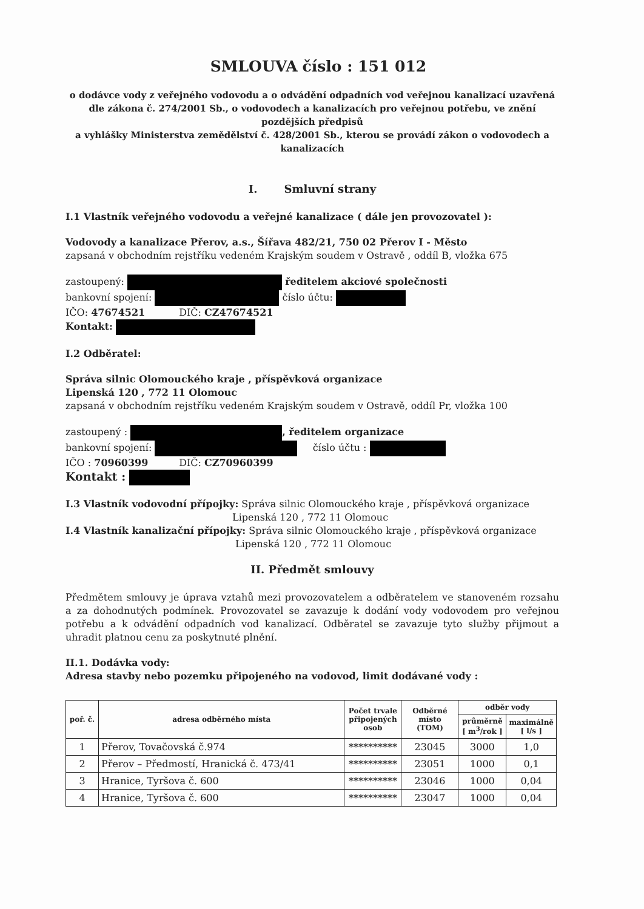SMLOUVA číslo : 151 012
o dodávce vody z veřejného vodovodu a o odvádění odpadních vod veřejnou kanalizací uzavřená dle zákona č. 274/2001 Sb., o vodovodech a kanalizacích pro veřejnou potřebu, ve znění pozdějších předpisů
a vyhlášky Ministerstva zemědělství č. 428/2001 Sb., kterou se provádí zákon o vodovodech a kanalizacích
I. Smluvní strany
I.1 Vlastník veřejného vodovodu a veřejné kanalizace ( dále jen provozovatel ):
Vodovody a kanalizace Přerov, a.s., Šířava 482/21, 750 02 Přerov I - Město
zapsaná v obchodním rejstříku vedeném Krajským soudem v Ostravě , oddíl B, vložka 675
zastoupený: ředitelem akciové společnosti
bankovní spojení: číslo účtu:
IČO: 47674521 DIČ: CZ47674521
Kontakt:
I.2 Odběratel:
Správa silnic Olomouckého kraje , příspěvková organizace
Lipenská 120 , 772 11 Olomouc
zapsaná v obchodním rejstříku vedeném Krajským soudem v Ostravě, oddíl Pr, vložka 100
zastoupený : , ředitelem organizace
bankovní spojení: číslo účtu :
IČO : 70960399 DIČ: CZ70960399
Kontakt :
I.3 Vlastník vodovodní přípojky: Správa silnic Olomouckého kraje , příspěvková organizace
Lipenská 120 , 772 11 Olomouc
I.4 Vlastník kanalizační přípojky: Správa silnic Olomouckého kraje , příspěvková organizace
Lipenská 120 , 772 11 Olomouc
II. Předmět smlouvy
Předmětem smlouvy je úprava vztahů mezi provozovatelem a odběratelem ve stanoveném rozsahu a za dohodnutých podmínek. Provozovatel se zavazuje k dodání vody vodovodem pro veřejnou potřebu a k odvádění odpadních vod kanalizací. Odběratel se zavazuje tyto služby přijmout a uhradit platnou cenu za poskytnuté plnění.
II.1. Dodávka vody:
Adresa stavby nebo pozemku připojeného na vodovod, limit dodávané vody :
| poř. č. | adresa odběrného místa | Počet trvale připojených osob | Odběrné místo (TOM) | odběr vody | |
| --- | --- | --- | --- | --- | --- |
| | | | | průměrně [ m<sup>3</sup>/rok ] | maximálně [ l/s ] |
| 1 | Přerov, Tovačovská č.974 | ********** | 23045 | 3000 | 1,0 |
| 2 | Přerov – Předmostí, Hranická č. 473/41 | ********** | 23051 | 1000 | 0,1 |
| 3 | Hranice, Tyršova č. 600 | ********** | 23046 | 1000 | 0,04 |
| 4 | Hranice, Tyršova č. 600 | ********** | 23047 | 1000 | 0,04 |